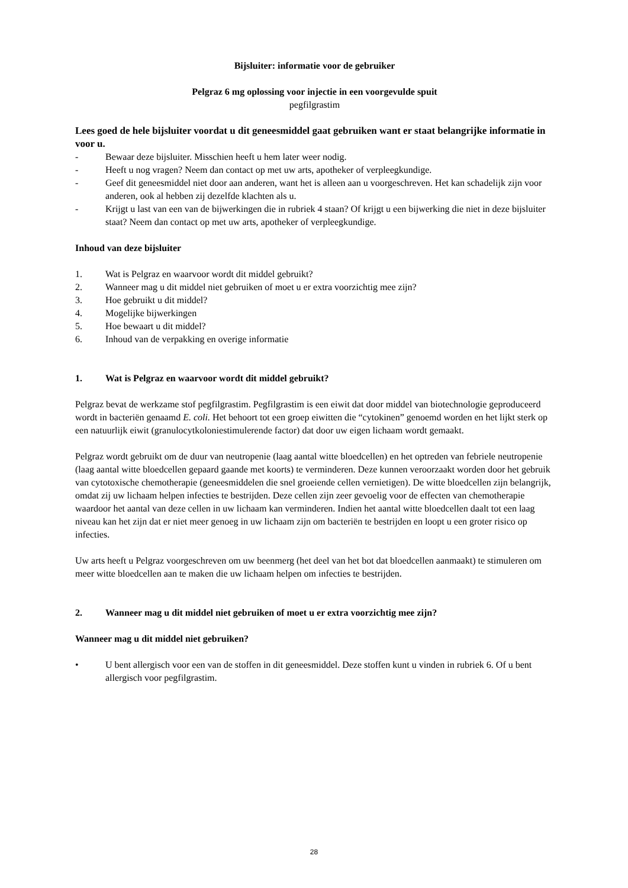Bijsluiter: informatie voor de gebruiker
Pelgraz 6 mg oplossing voor injectie in een voorgevulde spuit
pegfilgrastim
Lees goed de hele bijsluiter voordat u dit geneesmiddel gaat gebruiken want er staat belangrijke informatie in voor u.
- Bewaar deze bijsluiter. Misschien heeft u hem later weer nodig.
- Heeft u nog vragen? Neem dan contact op met uw arts, apotheker of verpleegkundige.
- Geef dit geneesmiddel niet door aan anderen, want het is alleen aan u voorgeschreven. Het kan schadelijk zijn voor anderen, ook al hebben zij dezelfde klachten als u.
- Krijgt u last van een van de bijwerkingen die in rubriek 4 staan? Of krijgt u een bijwerking die niet in deze bijsluiter staat? Neem dan contact op met uw arts, apotheker of verpleegkundige.
Inhoud van deze bijsluiter
1. Wat is Pelgraz en waarvoor wordt dit middel gebruikt?
2. Wanneer mag u dit middel niet gebruiken of moet u er extra voorzichtig mee zijn?
3. Hoe gebruikt u dit middel?
4. Mogelijke bijwerkingen
5. Hoe bewaart u dit middel?
6. Inhoud van de verpakking en overige informatie
1. Wat is Pelgraz en waarvoor wordt dit middel gebruikt?
Pelgraz bevat de werkzame stof pegfilgrastim. Pegfilgrastim is een eiwit dat door middel van biotechnologie geproduceerd wordt in bacteriën genaamd E. coli. Het behoort tot een groep eiwitten die “cytokinen” genoemd worden en het lijkt sterk op een natuurlijk eiwit (granulocytkoloniestimulerende factor) dat door uw eigen lichaam wordt gemaakt.
Pelgraz wordt gebruikt om de duur van neutropenie (laag aantal witte bloedcellen) en het optreden van febriele neutropenie (laag aantal witte bloedcellen gepaard gaande met koorts) te verminderen. Deze kunnen veroorzaakt worden door het gebruik van cytotoxische chemotherapie (geneesmiddelen die snel groeiende cellen vernietigen). De witte bloedcellen zijn belangrijk, omdat zij uw lichaam helpen infecties te bestrijden. Deze cellen zijn zeer gevoelig voor de effecten van chemotherapie waardoor het aantal van deze cellen in uw lichaam kan verminderen. Indien het aantal witte bloedcellen daalt tot een laag niveau kan het zijn dat er niet meer genoeg in uw lichaam zijn om bacteriën te bestrijden en loopt u een groter risico op infecties.
Uw arts heeft u Pelgraz voorgeschreven om uw beenmerg (het deel van het bot dat bloedcellen aanmaakt) te stimuleren om meer witte bloedcellen aan te maken die uw lichaam helpen om infecties te bestrijden.
2. Wanneer mag u dit middel niet gebruiken of moet u er extra voorzichtig mee zijn?
Wanneer mag u dit middel niet gebruiken?
• U bent allergisch voor een van de stoffen in dit geneesmiddel. Deze stoffen kunt u vinden in rubriek 6. Of u bent allergisch voor pegfilgrastim.
28